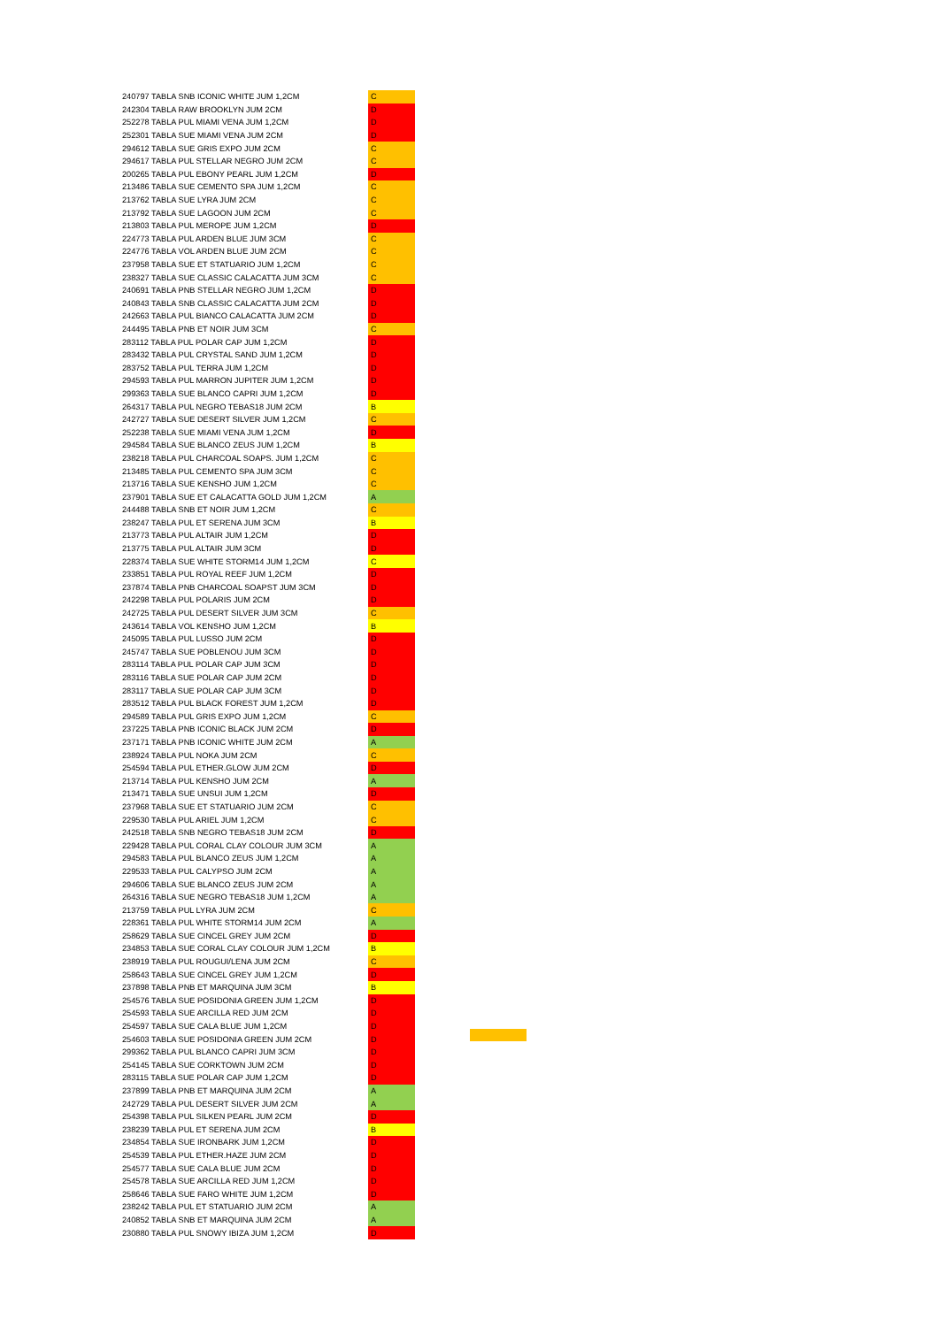| 240797 TABLA SNB ICONIC WHITE JUM 1,2CM | C |
| 242304 TABLA RAW BROOKLYN JUM 2CM | D |
| 252278 TABLA PUL MIAMI VENA JUM 1,2CM | D |
| 252301 TABLA SUE MIAMI VENA JUM 2CM | D |
| 294612 TABLA SUE GRIS EXPO JUM 2CM | C |
| 294617 TABLA PUL STELLAR NEGRO JUM 2CM | C |
| 200265 TABLA PUL EBONY PEARL JUM 1,2CM | D |
| 213486 TABLA SUE CEMENTO SPA JUM 1,2CM | C |
| 213762 TABLA SUE LYRA JUM 2CM | C |
| 213792 TABLA SUE LAGOON JUM 2CM | C |
| 213803 TABLA PUL MEROPE JUM 1,2CM | D |
| 224773 TABLA PUL ARDEN BLUE JUM 3CM | C |
| 224776 TABLA VOL ARDEN BLUE JUM 2CM | C |
| 237958 TABLA SUE ET STATUARIO JUM 1,2CM | C |
| 238327 TABLA SUE CLASSIC CALACATTA JUM 3CM | C |
| 240691 TABLA PNB STELLAR NEGRO JUM 1,2CM | D |
| 240843 TABLA SNB CLASSIC CALACATTA JUM 2CM | D |
| 242663 TABLA PUL BIANCO CALACATTA JUM 2CM | D |
| 244495 TABLA PNB ET NOIR JUM 3CM | C |
| 283112 TABLA PUL POLAR CAP JUM 1,2CM | D |
| 283432 TABLA PUL CRYSTAL SAND JUM 1,2CM | D |
| 283752 TABLA PUL TERRA JUM 1,2CM | D |
| 294593 TABLA PUL MARRON JUPITER JUM 1,2CM | D |
| 299363 TABLA SUE BLANCO CAPRI JUM 1,2CM | D |
| 264317 TABLA PUL NEGRO TEBAS18 JUM 2CM | B |
| 242727 TABLA SUE DESERT SILVER JUM 1,2CM | C |
| 252238 TABLA SUE MIAMI VENA JUM 1,2CM | D |
| 294584 TABLA SUE BLANCO ZEUS JUM 1,2CM | B |
| 238218 TABLA PUL CHARCOAL SOAPS. JUM 1,2CM | C |
| 213485 TABLA PUL CEMENTO SPA JUM 3CM | C |
| 213716 TABLA SUE KENSHO JUM 1,2CM | C |
| 237901 TABLA SUE ET CALACATTA GOLD JUM 1,2CM | A |
| 244488 TABLA SNB ET NOIR JUM 1,2CM | C |
| 238247 TABLA PUL ET SERENA JUM 3CM | B |
| 213773 TABLA PUL ALTAIR JUM 1,2CM | D |
| 213775 TABLA PUL ALTAIR JUM 3CM | D |
| 228374 TABLA SUE WHITE STORM14 JUM 1,2CM | C |
| 233851 TABLA PUL ROYAL REEF JUM 1,2CM | D |
| 237874 TABLA PNB CHARCOAL SOAPST JUM 3CM | D |
| 242298 TABLA PUL POLARIS JUM 2CM | D |
| 242725 TABLA PUL DESERT SILVER JUM 3CM | C |
| 243614 TABLA VOL KENSHO JUM 1,2CM | B |
| 245095 TABLA PUL LUSSO JUM 2CM | D |
| 245747 TABLA SUE POBLENOU JUM 3CM | D |
| 283114 TABLA PUL POLAR CAP JUM 3CM | D |
| 283116 TABLA SUE POLAR CAP JUM 2CM | D |
| 283117 TABLA SUE POLAR CAP JUM 3CM | D |
| 283512 TABLA PUL BLACK FOREST JUM 1,2CM | D |
| 294589 TABLA PUL GRIS EXPO JUM 1,2CM | C |
| 237225 TABLA PNB ICONIC BLACK JUM 2CM | D |
| 237171 TABLA PNB ICONIC WHITE JUM 2CM | A |
| 238924 TABLA PUL NOKA JUM 2CM | C |
| 254594 TABLA PUL ETHER.GLOW JUM 2CM | D |
| 213714 TABLA PUL KENSHO JUM 2CM | A |
| 213471 TABLA SUE UNSUI JUM 1,2CM | D |
| 237968 TABLA SUE ET STATUARIO JUM 2CM | C |
| 229530 TABLA PUL ARIEL JUM 1,2CM | C |
| 242518 TABLA SNB NEGRO TEBAS18 JUM 2CM | D |
| 229428 TABLA PUL CORAL CLAY COLOUR JUM 3CM | A |
| 294583 TABLA PUL BLANCO ZEUS JUM 1,2CM | A |
| 229533 TABLA PUL CALYPSO JUM 2CM | A |
| 294606 TABLA SUE BLANCO ZEUS JUM 2CM | A |
| 264316 TABLA SUE NEGRO TEBAS18 JUM 1,2CM | A |
| 213759 TABLA PUL LYRA JUM 2CM | C |
| 228361 TABLA PUL WHITE STORM14 JUM 2CM | A |
| 258629 TABLA SUE CINCEL GREY JUM 2CM | D |
| 234853 TABLA SUE CORAL CLAY COLOUR JUM 1,2CM | B |
| 238919 TABLA PUL ROUGUI/LENA JUM 2CM | C |
| 258643 TABLA SUE CINCEL GREY JUM 1,2CM | D |
| 237898 TABLA PNB ET MARQUINA JUM 3CM | B |
| 254576 TABLA SUE POSIDONIA GREEN JUM 1,2CM | D |
| 254593 TABLA SUE ARCILLA RED JUM 2CM | D |
| 254597 TABLA SUE CALA BLUE JUM 1,2CM | D |
| 254603 TABLA SUE POSIDONIA GREEN JUM 2CM | D |
| 299362 TABLA PUL BLANCO CAPRI JUM 3CM | D |
| 254145 TABLA SUE CORKTOWN JUM 2CM | D |
| 283115 TABLA SUE POLAR CAP JUM 1,2CM | D |
| 237899 TABLA PNB ET MARQUINA JUM 2CM | A |
| 242729 TABLA PUL DESERT SILVER JUM 2CM | A |
| 254398 TABLA PUL SILKEN PEARL JUM 2CM | D |
| 238239 TABLA PUL ET SERENA JUM 2CM | B |
| 234854 TABLA SUE IRONBARK JUM 1,2CM | D |
| 254539 TABLA PUL ETHER.HAZE JUM 2CM | D |
| 254577 TABLA SUE CALA BLUE JUM 2CM | D |
| 254578 TABLA SUE ARCILLA RED JUM 1,2CM | D |
| 258646 TABLA SUE FARO WHITE JUM 1,2CM | D |
| 238242 TABLA PUL ET STATUARIO JUM 2CM | A |
| 240852 TABLA SNB ET MARQUINA JUM 2CM | A |
| 230880 TABLA PUL SNOWY IBIZA JUM 1,2CM | D |